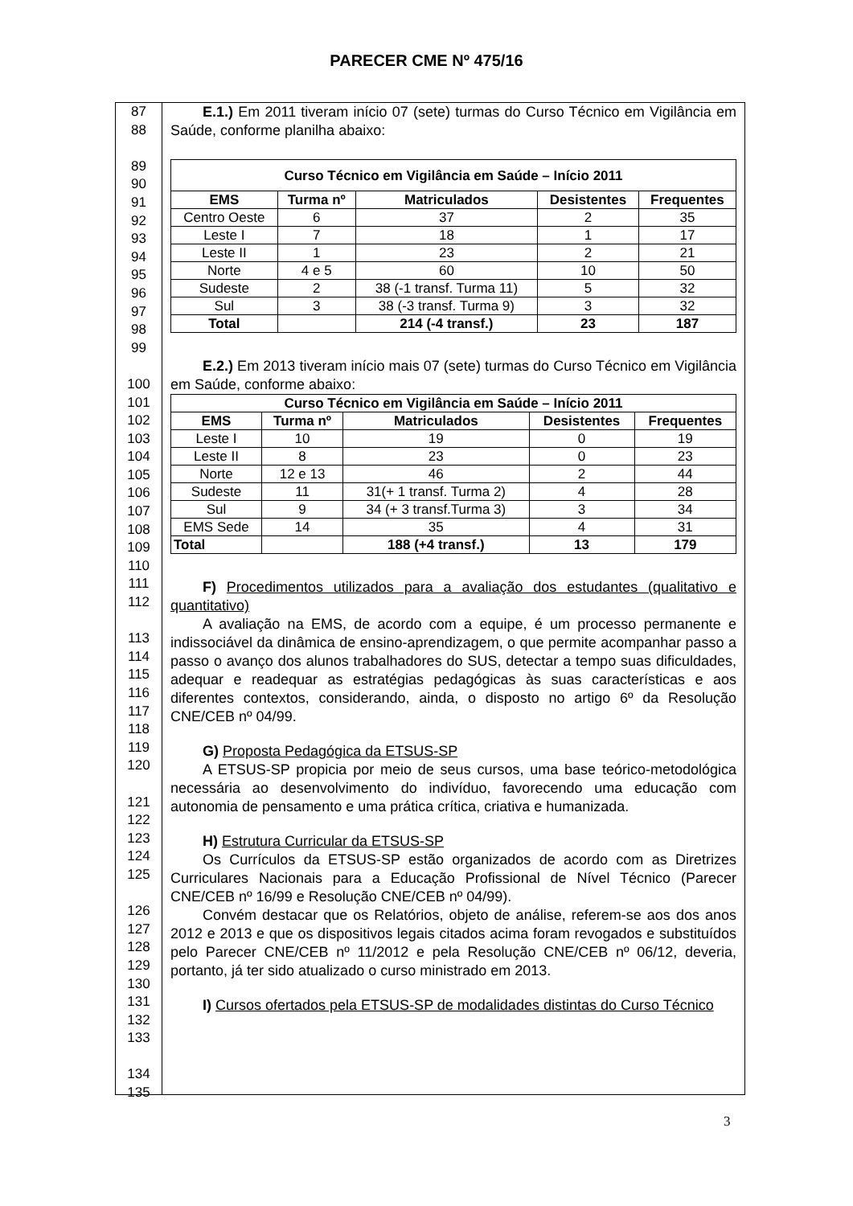PARECER CME Nº 475/16
87
88
89
90
91
92
93
94
95
96
97
98
99
100
101
102
103
104
105
106
107
108
109
110
111
112
113
114
115
116
117
118
119
120
121
122
123
124
125
126
127
128
129
130
131
132
133
134
135
E.1.) Em 2011 tiveram início 07 (sete) turmas do Curso Técnico em Vigilância em Saúde, conforme planilha abaixo:
| Curso Técnico em Vigilância em Saúde – Início 2011 | | | | |
| --- | --- | --- | --- | --- |
| EMS | Turma nº | Matriculados | Desistentes | Frequentes |
| Centro Oeste | 6 | 37 | 2 | 35 |
| Leste I | 7 | 18 | 1 | 17 |
| Leste II | 1 | 23 | 2 | 21 |
| Norte | 4 e 5 | 60 | 10 | 50 |
| Sudeste | 2 | 38 (-1 transf. Turma 11) | 5 | 32 |
| Sul | 3 | 38 (-3 transf. Turma 9) | 3 | 32 |
| Total | | 214 (-4 transf.) | 23 | 187 |
E.2.) Em 2013 tiveram início mais 07 (sete) turmas do Curso Técnico em Vigilância em Saúde, conforme abaixo:
| Curso Técnico em Vigilância em Saúde – Início 2011 | | | | |
| --- | --- | --- | --- | --- |
| EMS | Turma nº | Matriculados | Desistentes | Frequentes |
| Leste I | 10 | 19 | 0 | 19 |
| Leste II | 8 | 23 | 0 | 23 |
| Norte | 12 e 13 | 46 | 2 | 44 |
| Sudeste | 11 | 31(+ 1 transf. Turma 2) | 4 | 28 |
| Sul | 9 | 34 (+ 3 transf.Turma 3) | 3 | 34 |
| EMS Sede | 14 | 35 | 4 | 31 |
| Total | | 188 (+4 transf.) | 13 | 179 |
F) Procedimentos utilizados para a avaliação dos estudantes (qualitativo e quantitativo)
A avaliação na EMS, de acordo com a equipe, é um processo permanente e indissociável da dinâmica de ensino-aprendizagem, o que permite acompanhar passo a passo o avanço dos alunos trabalhadores do SUS, detectar a tempo suas dificuldades, adequar e readequar as estratégias pedagógicas às suas características e aos diferentes contextos, considerando, ainda, o disposto no artigo 6º da Resolução CNE/CEB nº 04/99.
G) Proposta Pedagógica da ETSUS-SP
A ETSUS-SP propicia por meio de seus cursos, uma base teórico-metodológica necessária ao desenvolvimento do indivíduo, favorecendo uma educação com autonomia de pensamento e uma prática crítica, criativa e humanizada.
H) Estrutura Curricular da ETSUS-SP
Os Currículos da ETSUS-SP estão organizados de acordo com as Diretrizes Curriculares Nacionais para a Educação Profissional de Nível Técnico (Parecer CNE/CEB nº 16/99 e Resolução CNE/CEB nº 04/99).
Convém destacar que os Relatórios, objeto de análise, referem-se aos dos anos 2012 e 2013 e que os dispositivos legais citados acima foram revogados e substituídos pelo Parecer CNE/CEB nº 11/2012 e pela Resolução CNE/CEB nº 06/12, deveria, portanto, já ter sido atualizado o curso ministrado em 2013.
I) Cursos ofertados pela ETSUS-SP de modalidades distintas do Curso Técnico
3